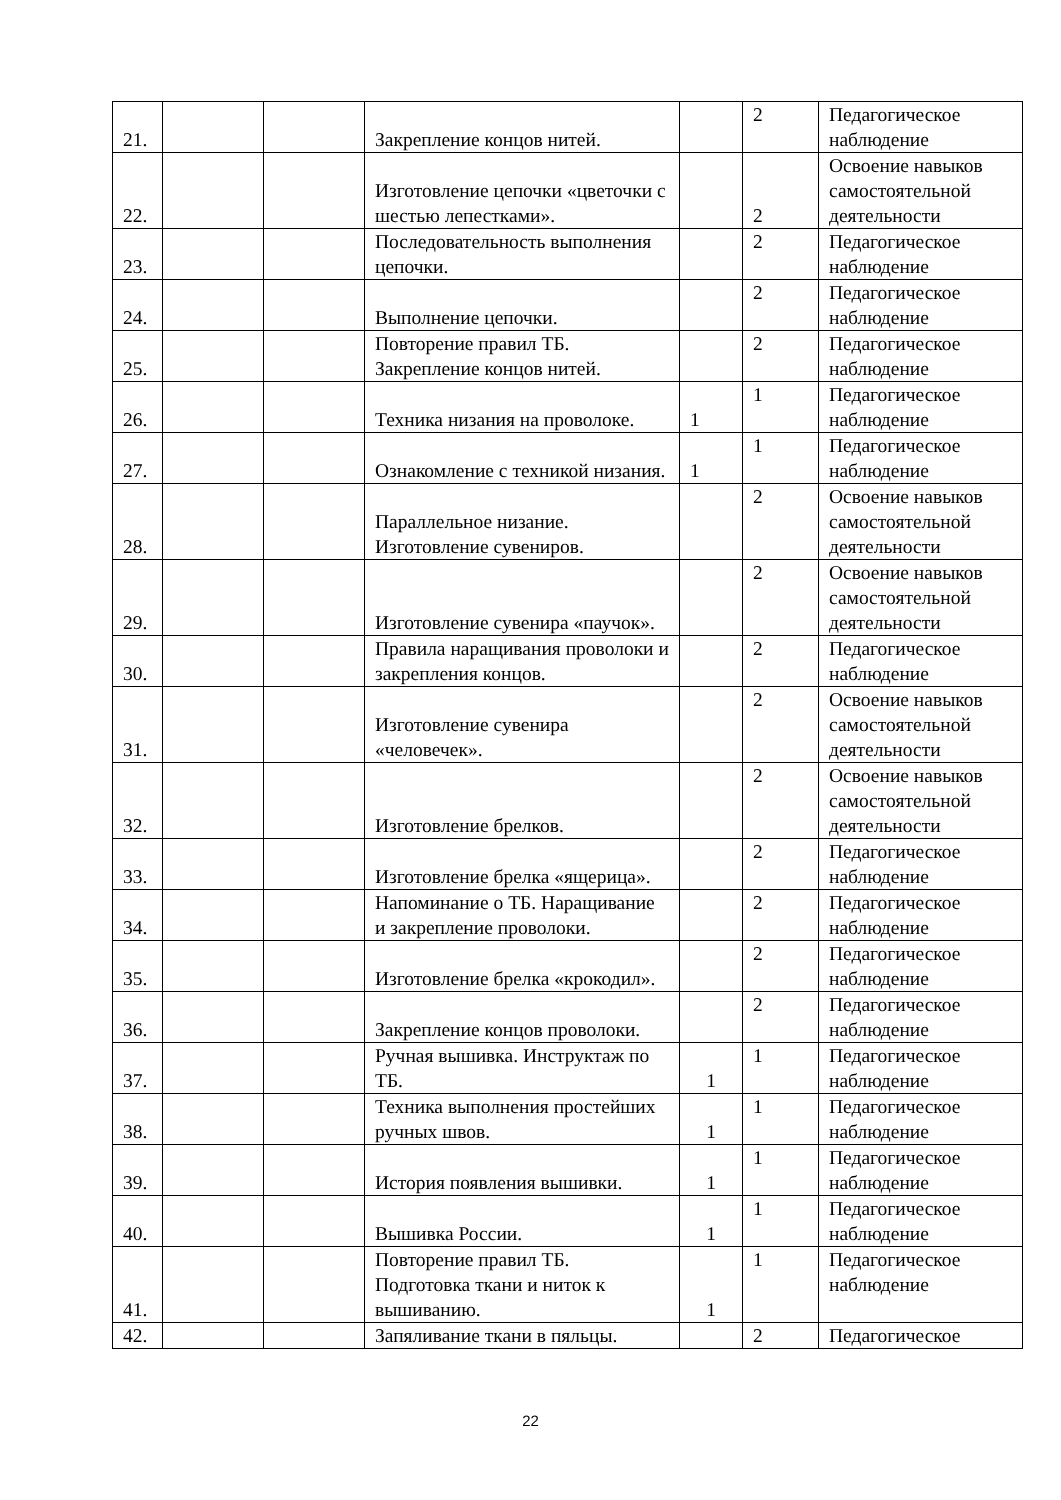| 21. | | | Закрепление концов нитей. | | 2 | Педагогическое наблюдение |
| 22. | | | Изготовление цепочки «цветочки с шестью лепестками». | | 2 | Освоение навыков самостоятельной деятельности |
| 23. | | | Последовательность выполнения цепочки. | | 2 | Педагогическое наблюдение |
| 24. | | | Выполнение цепочки. | | 2 | Педагогическое наблюдение |
| 25. | | | Повторение правил ТБ. Закрепление концов нитей. | | 2 | Педагогическое наблюдение |
| 26. | | | Техника низания на проволоке. | 1 | 1 | Педагогическое наблюдение |
| 27. | | | Ознакомление с техникой низания. | 1 | 1 | Педагогическое наблюдение |
| 28. | | | Параллельное низание. Изготовление сувениров. | | 2 | Освоение навыков самостоятельной деятельности |
| 29. | | | Изготовление сувенира «паучок». | | 2 | Освоение навыков самостоятельной деятельности |
| 30. | | | Правила наращивания проволоки и закрепления концов. | | 2 | Педагогическое наблюдение |
| 31. | | | Изготовление сувенира «человечек». | | 2 | Освоение навыков самостоятельной деятельности |
| 32. | | | Изготовление брелков. | | 2 | Освоение навыков самостоятельной деятельности |
| 33. | | | Изготовление брелка «ящерица». | | 2 | Педагогическое наблюдение |
| 34. | | | Напоминание о ТБ. Наращивание и закрепление проволоки. | | 2 | Педагогическое наблюдение |
| 35. | | | Изготовление брелка «крокодил». | | 2 | Педагогическое наблюдение |
| 36. | | | Закрепление концов проволоки. | | 2 | Педагогическое наблюдение |
| 37. | | | Ручная вышивка. Инструктаж по ТБ. | 1 | 1 | Педагогическое наблюдение |
| 38. | | | Техника выполнения простейших ручных швов. | 1 | 1 | Педагогическое наблюдение |
| 39. | | | История появления вышивки. | 1 | 1 | Педагогическое наблюдение |
| 40. | | | Вышивка России. | 1 | 1 | Педагогическое наблюдение |
| 41. | | | Повторение правил ТБ. Подготовка ткани и ниток к вышиванию. | 1 | 1 | Педагогическое наблюдение |
| 42. | | | Запяливание ткани в пяльцы. | | 2 | Педагогическое |
22